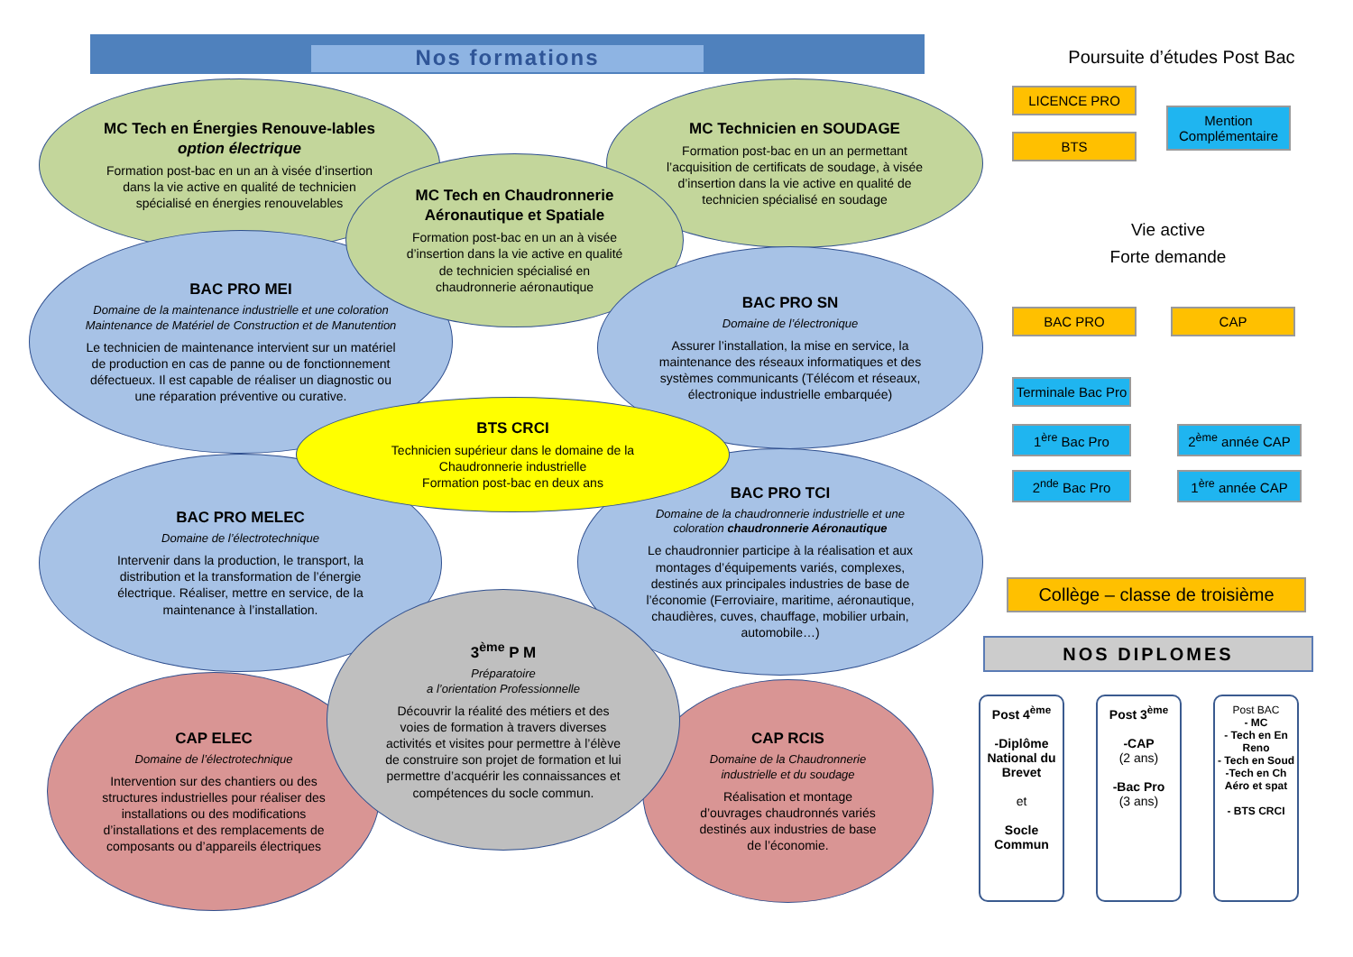Nos formations
MC Tech en Énergies Renouve-lables option électrique
Formation post-bac en un an à visée d’insertion dans la vie active en qualité de technicien spécialisé en énergies renouvelables
MC Technicien en SOUDAGE
Formation post-bac en un an permettant l’acquisition de certificats de soudage, à visée d’insertion dans la vie active en qualité de technicien spécialisé en soudage
BAC PRO MEI
Domaine de la maintenance industrielle et une coloration Maintenance de Matériel de Construction et de Manutention
Le technicien de maintenance intervient sur un matériel de production en cas de panne ou de fonctionnement défectueux. Il est capable de réaliser un diagnostic ou une réparation préventive ou curative.
MC Tech en Chaudronnerie Aéronautique et Spatiale
Formation post-bac en un an à visée d’insertion dans la vie active en qualité de technicien spécialisé en chaudronnerie aéronautique
BAC PRO SN
Domaine de l’électronique
Assurer l’installation, la mise en service, la maintenance des réseaux informatiques et des systèmes communicants (Télécom et réseaux, électronique industrielle embarquée)
BAC PRO MELEC
Domaine de l’électrotechnique
Intervenir dans la production, le transport, la distribution et la transformation de l’énergie électrique. Réaliser, mettre en service, de la maintenance à l’installation.
BAC PRO TCI
Domaine de la chaudronnerie industrielle et une coloration chaudronnerie Aéronautique
Le chaudronnier participe à la réalisation et aux montages d’équipements variés, complexes, destinés aux principales industries de base de l’économie (Ferroviaire, maritime, aéronautique, chaudières, cuves, chauffage, mobilier urbain, automobile…)
BTS CRCI
Technicien supérieur dans le domaine de la Chaudronnerie industrielle
Formation post-bac en deux ans
CAP ELEC
Domaine de l’électrotechnique
Intervention sur des chantiers ou des structures industrielles pour réaliser des installations ou des modifications d’installations et des remplacements de composants ou d’appareils électriques
CAP RCIS
Domaine de la Chaudronnerie industrielle et du soudage
Réalisation et montage d’ouvrages chaudronnés variés destinés aux industries de base de l’économie.
3<sup>ème</sup> P M
Préparatoire
a l’orientation Professionnelle
Découvrir la réalité des métiers et des voies de formation à travers diverses activités et visites pour permettre à l’élève de construire son projet de formation et lui permettre d’acquérir les connaissances et compétences du socle commun.
Poursuite d’études Post Bac
LICENCE PRO
BTS
Mention
Complémentaire
Vie active
Forte demande
BAC PRO CAP
Terminale Bac Pro
1<sup>ère</sup> Bac Pro 2<sup>ème</sup> année CAP
2<sup>nde</sup> Bac Pro 1<sup>ère</sup> année CAP
Collège – classe de troisième
NOS DIPLOMES
Post 4<sup>ème</sup>
-Diplôme National du Brevet
et
Socle Commun
Post 3<sup>ème</sup>
-CAP
(2 ans)
-Bac Pro
(3 ans)
Post BAC
- MC
- Tech en En Reno
- Tech en Soud
-Tech en Ch Aéro et spat
- BTS CRCI